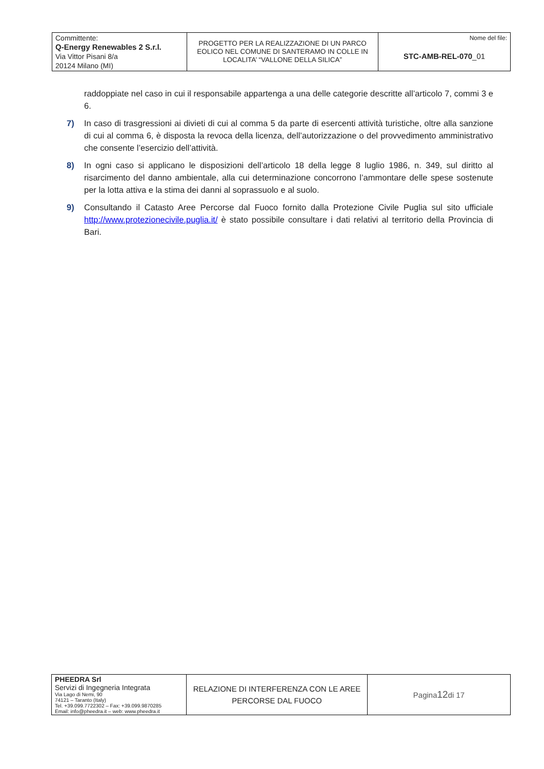| Committente: Q-Energy Renewables 2 S.r.l. Via Vittor Pisani 8/a 20124 Milano (MI) | PROGETTO PER LA REALIZZAZIONE DI UN PARCO EOLICO NEL COMUNE DI SANTERAMO IN COLLE IN LOCALITA’ “VALLONE DELLA SILICA” | Nome del file: STC-AMB-REL-070 _01 |
raddoppiate nel caso in cui il responsabile appartenga a una delle categorie descritte all’articolo 7, commi 3 e 6.
7) In caso di trasgressioni ai divieti di cui al comma 5 da parte di esercenti attività turistiche, oltre alla sanzione di cui al comma 6, è disposta la revoca della licenza, dell’autorizzazione o del provvedimento amministrativo che consente l’esercizio dell’attività.
8) In ogni caso si applicano le disposizioni dell’articolo 18 della legge 8 luglio 1986, n. 349, sul diritto al risarcimento del danno ambientale, alla cui determinazione concorrono l’ammontare delle spese sostenute per la lotta attiva e la stima dei danni al soprassuolo e al suolo.
9) Consultando il Catasto Aree Percorse dal Fuoco fornito dalla Protezione Civile Puglia sul sito ufficiale http://www.protezionecivile.puglia.it/ è stato possibile consultare i dati relativi al territorio della Provincia di Bari.
| PHEEDRA Srl Servizi di Ingegneria Integrata Via Lago di Nemi, 90 74121 – Taranto (Italy) Tel. +39.099.7722302 – Fax: +39.099.9870285 Email: info@pheedra.it – web: www.pheedra.it | RELAZIONE DI INTERFERENZA CON LE AREE PERCORSE DAL FUOCO | Pagina 12 di 17 |